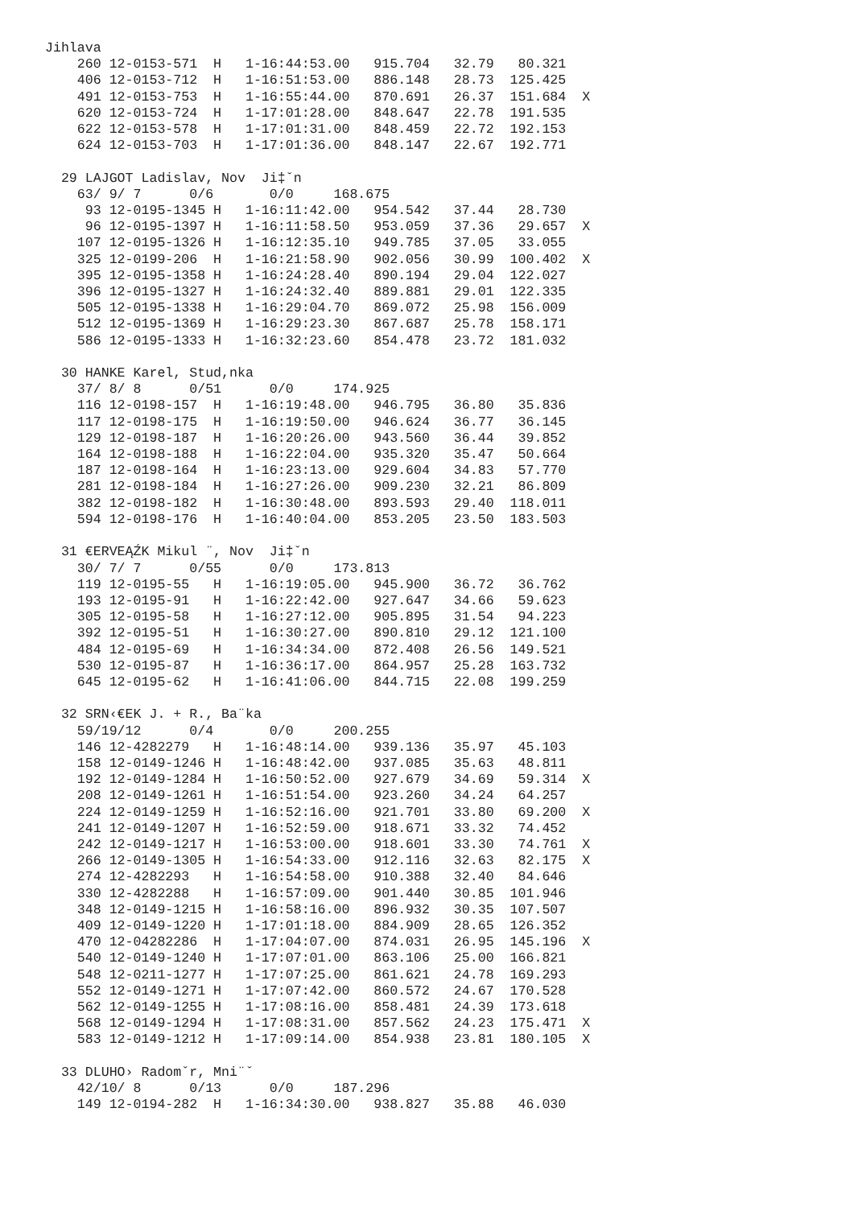Jihlava
    260 12-0153-571  H   1-16:44:53.00   915.704   32.79   80.321
    406 12-0153-712  H   1-16:51:53.00   886.148   28.73  125.425
    491 12-0153-753  H   1-16:55:44.00   870.691   26.37  151.684  X
    620 12-0153-724  H   1-17:01:28.00   848.647   22.78  191.535
    622 12-0153-578  H   1-17:01:31.00   848.459   22.72  192.153
    624 12-0153-703  H   1-17:01:36.00   848.147   22.67  192.771

  29 LAJGOT Ladislav, Nov  Ji‡ˇn
    63/ 9/ 7      0/6       0/0     168.675
     93 12-0195-1345 H   1-16:11:42.00   954.542   37.44   28.730
     96 12-0195-1397 H   1-16:11:58.50   953.059   37.36   29.657  X
    107 12-0195-1326 H   1-16:12:35.10   949.785   37.05   33.055
    325 12-0199-206  H   1-16:21:58.90   902.056   30.99  100.402  X
    395 12-0195-1358 H   1-16:24:28.40   890.194   29.04  122.027
    396 12-0195-1327 H   1-16:24:32.40   889.881   29.01  122.335
    505 12-0195-1338 H   1-16:29:04.70   869.072   25.98  156.009
    512 12-0195-1369 H   1-16:29:23.30   867.687   25.78  158.171
    586 12-0195-1333 H   1-16:32:23.60   854.478   23.72  181.032

  30 HANKE Karel, Stud,nka
    37/ 8/ 8      0/51      0/0     174.925
    116 12-0198-157  H   1-16:19:48.00   946.795   36.80   35.836
    117 12-0198-175  H   1-16:19:50.00   946.624   36.77   36.145
    129 12-0198-187  H   1-16:20:26.00   943.560   36.44   39.852
    164 12-0198-188  H   1-16:22:04.00   935.320   35.47   50.664
    187 12-0198-164  H   1-16:23:13.00   929.604   34.83   57.770
    281 12-0198-184  H   1-16:27:26.00   909.230   32.21   86.809
    382 12-0198-182  H   1-16:30:48.00   893.593   29.40  118.011
    594 12-0198-176  H   1-16:40:04.00   853.205   23.50  183.503

  31 €ERVEĄŹK Mikul ¨, Nov  Ji‡ˇn
    30/ 7/ 7      0/55      0/0     173.813
    119 12-0195-55   H   1-16:19:05.00   945.900   36.72   36.762
    193 12-0195-91   H   1-16:22:42.00   927.647   34.66   59.623
    305 12-0195-58   H   1-16:27:12.00   905.895   31.54   94.223
    392 12-0195-51   H   1-16:30:27.00   890.810   29.12  121.100
    484 12-0195-69   H   1-16:34:34.00   872.408   26.56  149.521
    530 12-0195-87   H   1-16:36:17.00   864.957   25.28  163.732
    645 12-0195-62   H   1-16:41:06.00   844.715   22.08  199.259

  32 SRN‹€EK J. + R., Ba¨ka
    59/19/12      0/4       0/0     200.255
    146 12-4282279   H   1-16:48:14.00   939.136   35.97   45.103
    158 12-0149-1246 H   1-16:48:42.00   937.085   35.63   48.811
    192 12-0149-1284 H   1-16:50:52.00   927.679   34.69   59.314  X
    208 12-0149-1261 H   1-16:51:54.00   923.260   34.24   64.257
    224 12-0149-1259 H   1-16:52:16.00   921.701   33.80   69.200  X
    241 12-0149-1207 H   1-16:52:59.00   918.671   33.32   74.452
    242 12-0149-1217 H   1-16:53:00.00   918.601   33.30   74.761  X
    266 12-0149-1305 H   1-16:54:33.00   912.116   32.63   82.175  X
    274 12-4282293   H   1-16:54:58.00   910.388   32.40   84.646
    330 12-4282288   H   1-16:57:09.00   901.440   30.85  101.946
    348 12-0149-1215 H   1-16:58:16.00   896.932   30.35  107.507
    409 12-0149-1220 H   1-17:01:18.00   884.909   28.65  126.352
    470 12-04282286  H   1-17:04:07.00   874.031   26.95  145.196  X
    540 12-0149-1240 H   1-17:07:01.00   863.106   25.00  166.821
    548 12-0211-1277 H   1-17:07:25.00   861.621   24.78  169.293
    552 12-0149-1271 H   1-17:07:42.00   860.572   24.67  170.528
    562 12-0149-1255 H   1-17:08:16.00   858.481   24.39  173.618
    568 12-0149-1294 H   1-17:08:31.00   857.562   24.23  175.471  X
    583 12-0149-1212 H   1-17:09:14.00   854.938   23.81  180.105  X

  33 DLUHO› Radomˇr, Mni¨ˇ
    42/10/ 8      0/13      0/0     187.296
    149 12-0194-282  H   1-16:34:30.00   938.827   35.88   46.030